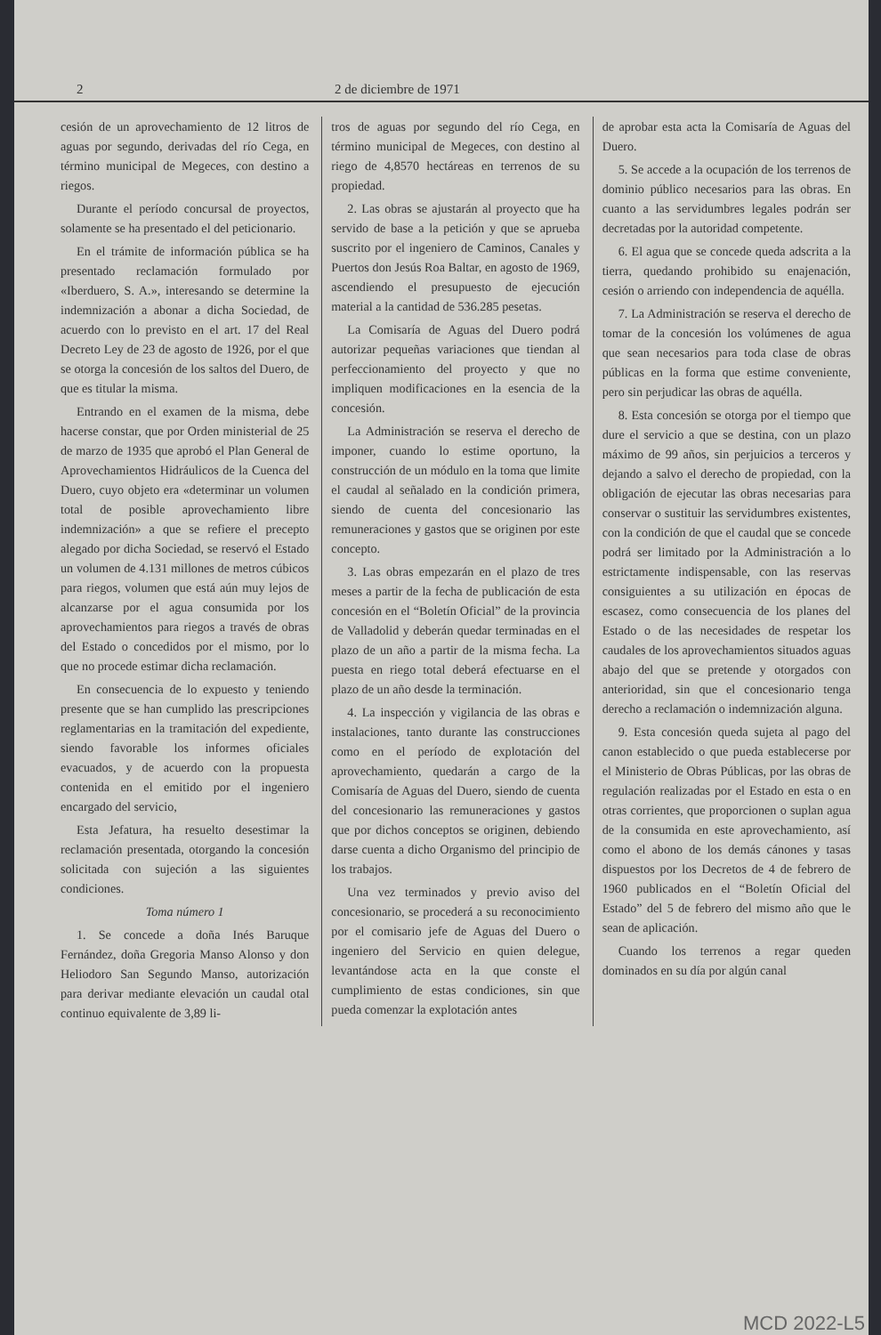2 2 de diciembre de 1971
cesión de un aprovechamiento de 12 litros de aguas por segundo, derivadas del río Cega, en término municipal de Megeces, con destino a riegos.
Durante el período concursal de proyectos, solamente se ha presentado el del peticionario.
En el trámite de información pública se ha presentado reclamación formulado por «Iberduero, S. A.», interesando se determine la indemnización a abonar a dicha Sociedad, de acuerdo con lo previsto en el art. 17 del Real Decreto Ley de 23 de agosto de 1926, por el que se otorga la concesión de los saltos del Duero, de que es titular la misma.
Entrando en el examen de la misma, debe hacerse constar, que por Orden ministerial de 25 de marzo de 1935 que aprobó el Plan General de Aprovechamientos Hidráulicos de la Cuenca del Duero, cuyo objeto era «determinar un volumen total de posible aprovechamiento libre indemnización» a que se refiere el precepto alegado por dicha Sociedad, se reservó el Estado un volumen de 4.131 millones de metros cúbicos para riegos, volumen que está aún muy lejos de alcanzarse por el agua consumida por los aprovechamientos para riegos a través de obras del Estado o concedidos por el mismo, por lo que no procede estimar dicha reclamación.
En consecuencia de lo expuesto y teniendo presente que se han cumplido las prescripciones reglamentarias en la tramitación del expediente, siendo favorable los informes oficiales evacuados, y de acuerdo con la propuesta contenida en el emitido por el ingeniero encargado del servicio,
Esta Jefatura, ha resuelto desestimar la reclamación presentada, otorgando la concesión solicitada con sujeción a las siguientes condiciones.
Toma número 1
1. Se concede a doña Inés Baruque Fernández, doña Gregoria Manso Alonso y don Heliodoro San Segundo Manso, autorización para derivar mediante elevación un caudal otal continuo equivalente de 3,89 li-
tros de aguas por segundo del río Cega, en término municipal de Megeces, con destino al riego de 4,8570 hectáreas en terrenos de su propiedad.
2. Las obras se ajustarán al proyecto que ha servido de base a la petición y que se aprueba suscrito por el ingeniero de Caminos, Canales y Puertos don Jesús Roa Baltar, en agosto de 1969, ascendiendo el presupuesto de ejecución material a la cantidad de 536.285 pesetas.
La Comisaría de Aguas del Duero podrá autorizar pequeñas variaciones que tiendan al perfeccionamiento del proyecto y que no impliquen modificaciones en la esencia de la concesión.
La Administración se reserva el derecho de imponer, cuando lo estime oportuno, la construcción de un módulo en la toma que limite el caudal al señalado en la condición primera, siendo de cuenta del concesionario las remuneraciones y gastos que se originen por este concepto.
3. Las obras empezarán en el plazo de tres meses a partir de la fecha de publicación de esta concesión en el “Boletín Oficial” de la provincia de Valladolid y deberán quedar terminadas en el plazo de un año a partir de la misma fecha. La puesta en riego total deberá efectuarse en el plazo de un año desde la terminación.
4. La inspección y vigilancia de las obras e instalaciones, tanto durante las construcciones como en el período de explotación del aprovechamiento, quedarán a cargo de la Comisaría de Aguas del Duero, siendo de cuenta del concesionario las remuneraciones y gastos que por dichos conceptos se originen, debiendo darse cuenta a dicho Organismo del principio de los trabajos.
Una vez terminados y previo aviso del concesionario, se procederá a su reconocimiento por el comisario jefe de Aguas del Duero o ingeniero del Servicio en quien delegue, levantándose acta en la que conste el cumplimiento de estas condiciones, sin que pueda comenzar la explotación antes
de aprobar esta acta la Comisaría de Aguas del Duero.
5. Se accede a la ocupación de los terrenos de dominio público necesarios para las obras. En cuanto a las servidumbres legales podrán ser decretadas por la autoridad competente.
6. El agua que se concede queda adscrita a la tierra, quedando prohibido su enajenación, cesión o arriendo con independencia de aquélla.
7. La Administración se reserva el derecho de tomar de la concesión los volúmenes de agua que sean necesarios para toda clase de obras públicas en la forma que estime conveniente, pero sin perjudicar las obras de aquélla.
8. Esta concesión se otorga por el tiempo que dure el servicio a que se destina, con un plazo máximo de 99 años, sin perjuicios a terceros y dejando a salvo el derecho de propiedad, con la obligación de ejecutar las obras necesarias para conservar o sustituir las servidumbres existentes, con la condición de que el caudal que se concede podrá ser limitado por la Administración a lo estrictamente indispensable, con las reservas consiguientes a su utilización en épocas de escasez, como consecuencia de los planes del Estado o de las necesidades de respetar los caudales de los aprovechamientos situados aguas abajo del que se pretende y otorgados con anterioridad, sin que el concesionario tenga derecho a reclamación o indemnización alguna.
9. Esta concesión queda sujeta al pago del canon establecido o que pueda establecerse por el Ministerio de Obras Públicas, por las obras de regulación realizadas por el Estado en esta o en otras corrientes, que proporcionen o suplan agua de la consumida en este aprovechamiento, así como el abono de los demás cánones y tasas dispuestos por los Decretos de 4 de febrero de 1960 publicados en el “Boletín Oficial del Estado” del 5 de febrero del mismo año que le sean de aplicación.
Cuando los terrenos a regar queden dominados en su día por algún canal
MCD 2022-L5